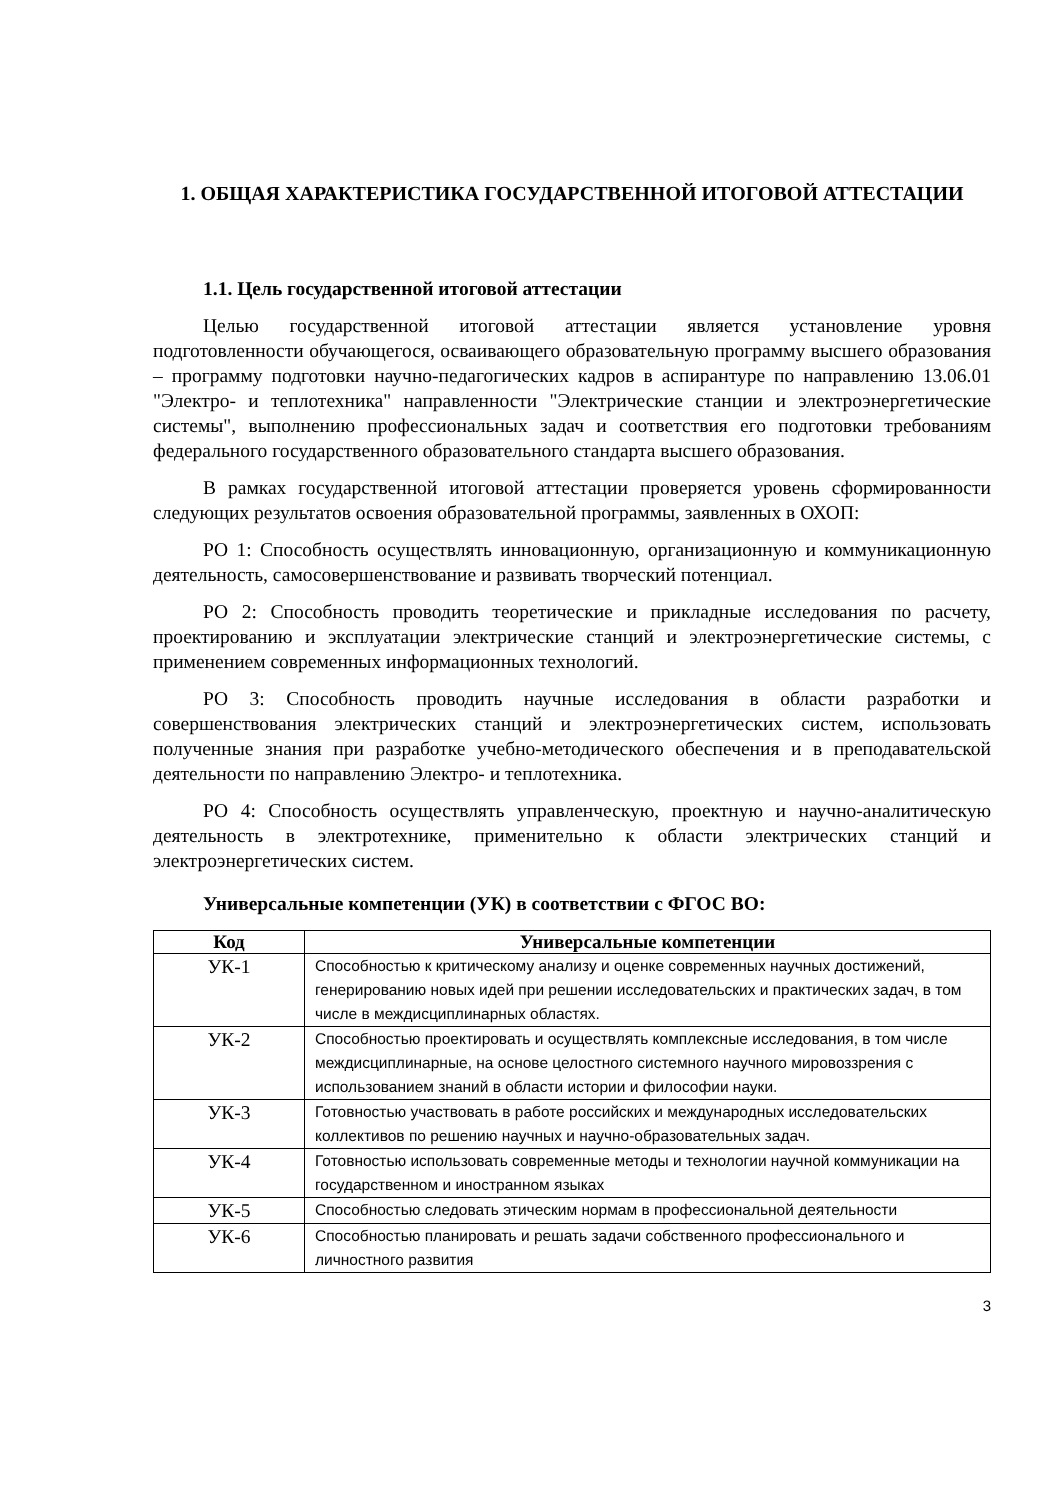1. ОБЩАЯ ХАРАКТЕРИСТИКА ГОСУДАРСТВЕННОЙ ИТОГОВОЙ АТТЕСТАЦИИ
1.1. Цель государственной итоговой аттестации
Целью государственной итоговой аттестации является установление уровня подготовленности обучающегося, осваивающего образовательную программу высшего образования – программу подготовки научно-педагогических кадров в аспирантуре по направлению 13.06.01 "Электро- и теплотехника" направленности "Электрические станции и электроэнергетические системы", выполнению профессиональных задач и соответствия его подготовки требованиям федерального государственного образовательного стандарта высшего образования.
В рамках государственной итоговой аттестации проверяется уровень сформированности следующих результатов освоения образовательной программы, заявленных в ОХОП:
РО 1: Способность осуществлять инновационную, организационную и коммуникационную деятельность, самосовершенствование и развивать творческий потенциал.
РО 2: Способность проводить теоретические и прикладные исследования по расчету, проектированию и эксплуатации электрические станций и электроэнергетические системы, с применением современных информационных технологий.
РО 3: Способность проводить научные исследования в области разработки и совершенствования электрических станций и электроэнергетических систем, использовать полученные знания при разработке учебно-методического обеспечения и в преподавательской деятельности по направлению Электро- и теплотехника.
РО 4: Способность осуществлять управленческую, проектную и научно-аналитическую деятельность в электротехнике, применительно к области электрических станций и электроэнергетических систем.
Универсальные компетенции (УК) в соответствии с ФГОС ВО:
| Код | Универсальные компетенции |
| --- | --- |
| УК-1 | Способностью к критическому анализу и оценке современных научных достижений, генерированию новых идей при решении исследовательских и практических задач, в том числе в междисциплинарных областях. |
| УК-2 | Способностью проектировать и осуществлять комплексные исследования, в том числе междисциплинарные, на основе целостного системного научного мировоззрения с использованием знаний в области истории и философии науки. |
| УК-3 | Готовностью участвовать в работе российских и международных исследовательских коллективов по решению научных и научно-образовательных задач. |
| УК-4 | Готовностью использовать современные методы и технологии научной коммуникации на государственном и иностранном языках |
| УК-5 | Способностью следовать этическим нормам в профессиональной деятельности |
| УК-6 | Способностью планировать и решать задачи собственного профессионального и личностного развития |
3